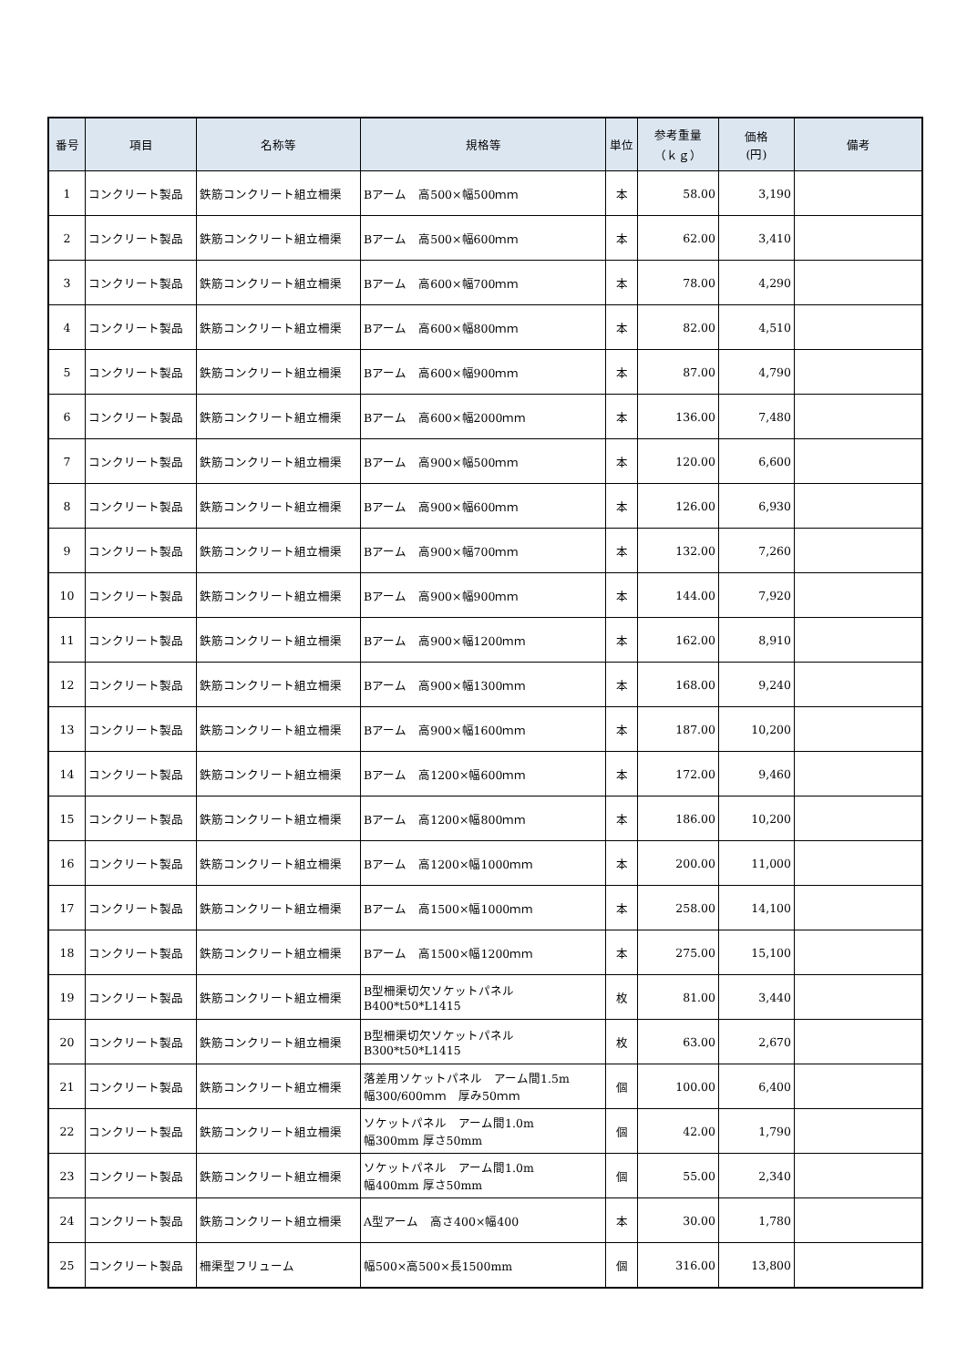| 番号 | 項目 | 名称等 | 規格等 | 単位 | 参考重量 （ｋｇ） | 価格 (円) | 備考 |
| --- | --- | --- | --- | --- | --- | --- | --- |
| 1 | コンクリート製品 | 鉄筋コンクリート組立柵渠 | Bアーム 高500×幅500ｍｍ | 本 | 58.00 | 3,190 | |
| 2 | コンクリート製品 | 鉄筋コンクリート組立柵渠 | Bアーム 高500×幅600ｍｍ | 本 | 62.00 | 3,410 | |
| 3 | コンクリート製品 | 鉄筋コンクリート組立柵渠 | Bアーム 高600×幅700ｍｍ | 本 | 78.00 | 4,290 | |
| 4 | コンクリート製品 | 鉄筋コンクリート組立柵渠 | Bアーム 高600×幅800ｍｍ | 本 | 82.00 | 4,510 | |
| 5 | コンクリート製品 | 鉄筋コンクリート組立柵渠 | Bアーム 高600×幅900ｍｍ | 本 | 87.00 | 4,790 | |
| 6 | コンクリート製品 | 鉄筋コンクリート組立柵渠 | Bアーム 高600×幅2000ｍｍ | 本 | 136.00 | 7,480 | |
| 7 | コンクリート製品 | 鉄筋コンクリート組立柵渠 | Bアーム 高900×幅500ｍｍ | 本 | 120.00 | 6,600 | |
| 8 | コンクリート製品 | 鉄筋コンクリート組立柵渠 | Bアーム 高900×幅600ｍｍ | 本 | 126.00 | 6,930 | |
| 9 | コンクリート製品 | 鉄筋コンクリート組立柵渠 | Bアーム 高900×幅700ｍｍ | 本 | 132.00 | 7,260 | |
| 10 | コンクリート製品 | 鉄筋コンクリート組立柵渠 | Bアーム 高900×幅900ｍｍ | 本 | 144.00 | 7,920 | |
| 11 | コンクリート製品 | 鉄筋コンクリート組立柵渠 | Bアーム 高900×幅1200ｍｍ | 本 | 162.00 | 8,910 | |
| 12 | コンクリート製品 | 鉄筋コンクリート組立柵渠 | Bアーム 高900×幅1300ｍｍ | 本 | 168.00 | 9,240 | |
| 13 | コンクリート製品 | 鉄筋コンクリート組立柵渠 | Bアーム 高900×幅1600ｍｍ | 本 | 187.00 | 10,200 | |
| 14 | コンクリート製品 | 鉄筋コンクリート組立柵渠 | Bアーム 高1200×幅600ｍｍ | 本 | 172.00 | 9,460 | |
| 15 | コンクリート製品 | 鉄筋コンクリート組立柵渠 | Bアーム 高1200×幅800ｍｍ | 本 | 186.00 | 10,200 | |
| 16 | コンクリート製品 | 鉄筋コンクリート組立柵渠 | Bアーム 高1200×幅1000ｍｍ | 本 | 200.00 | 11,000 | |
| 17 | コンクリート製品 | 鉄筋コンクリート組立柵渠 | Bアーム 高1500×幅1000ｍｍ | 本 | 258.00 | 14,100 | |
| 18 | コンクリート製品 | 鉄筋コンクリート組立柵渠 | Bアーム 高1500×幅1200ｍｍ | 本 | 275.00 | 15,100 | |
| 19 | コンクリート製品 | 鉄筋コンクリート組立柵渠 | B型柵渠切欠ソケットパネル B400*t50*L1415 | 枚 | 81.00 | 3,440 | |
| 20 | コンクリート製品 | 鉄筋コンクリート組立柵渠 | B型柵渠切欠ソケットパネル B300*t50*L1415 | 枚 | 63.00 | 2,670 | |
| 21 | コンクリート製品 | 鉄筋コンクリート組立柵渠 | 落差用ソケットパネル アーム間1.5m 幅300/600ｍｍ 厚み50ｍｍ | 個 | 100.00 | 6,400 | |
| 22 | コンクリート製品 | 鉄筋コンクリート組立柵渠 | ソケットパネル アーム間1.0m 幅300mm 厚さ50mm | 個 | 42.00 | 1,790 | |
| 23 | コンクリート製品 | 鉄筋コンクリート組立柵渠 | ソケットパネル アーム間1.0m 幅400mm 厚さ50mm | 個 | 55.00 | 2,340 | |
| 24 | コンクリート製品 | 鉄筋コンクリート組立柵渠 | A型アーム 高さ400×幅400 | 本 | 30.00 | 1,780 | |
| 25 | コンクリート製品 | 柵渠型フリューム | 幅500×高500×長1500mm | 個 | 316.00 | 13,800 | |